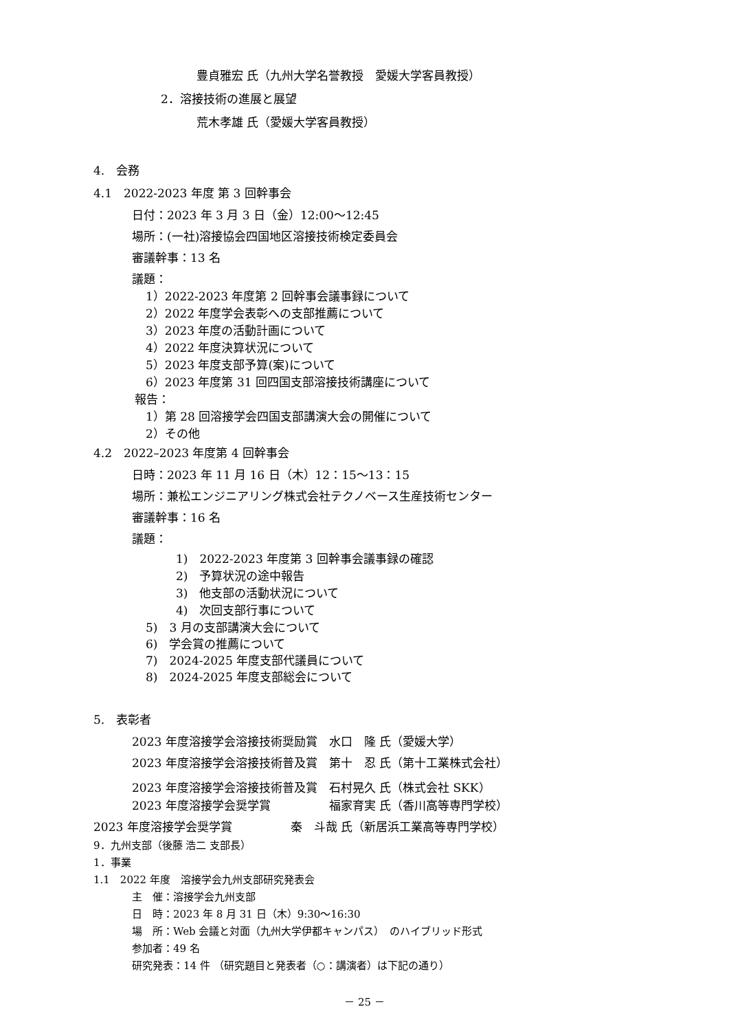豊貞雅宏 氏（九州大学名誉教授　愛媛大学客員教授）
2．溶接技術の進展と展望
荒木孝雄 氏（愛媛大学客員教授）
4.　会務
4.1　2022-2023 年度 第 3 回幹事会
日付：2023 年 3 月 3 日（金）12:00～12:45
場所：(一社)溶接協会四国地区溶接技術検定委員会
審議幹事：13 名
議題：
1）2022-2023 年度第 2 回幹事会議事録について
2）2022 年度学会表彰への支部推薦について
3）2023 年度の活動計画について
4）2022 年度決算状況について
5）2023 年度支部予算(案)について
6）2023 年度第 31 回四国支部溶接技術講座について
報告：
1）第 28 回溶接学会四国支部講演大会の開催について
2）その他
4.2　2022–2023 年度第 4 回幹事会
日時：2023 年 11 月 16 日（木）12：15～13：15
場所：兼松エンジニアリング株式会社テクノベース生産技術センター
審議幹事：16 名
議題：
1)　2022-2023 年度第 3 回幹事会議事録の確認
2)　予算状況の途中報告
3)　他支部の活動状況について
4)　次回支部行事について
5)　3 月の支部講演大会について
6)　学会賞の推薦について
7)　2024-2025 年度支部代議員について
8)　2024-2025 年度支部総会について
5.　表彰者
2023 年度溶接学会溶接技術奨励賞　水口　隆 氏（愛媛大学）
2023 年度溶接学会溶接技術普及賞　第十　忍 氏（第十工業株式会社）
2023 年度溶接学会溶接技術普及賞　石村晃久 氏（株式会社 SKK）
2023 年度溶接学会奨学賞　　　　　福家育実 氏（香川高等専門学校）
2023 年度溶接学会奨学賞　　　　　秦　斗哉 氏（新居浜工業高等専門学校）
9．九州支部（後藤 浩二 支部長）
1．事業
1.1　2022 年度　溶接学会九州支部研究発表会
主　催：溶接学会九州支部
日　時：2023 年 8 月 31 日（木）9:30～16:30
場　所：Web 会議と対面（九州大学伊都キャンパス）　のハイブリッド形式
参加者：49 名
研究発表：14 件 （研究題目と発表者（○：講演者）は下記の通り）
－ 25 －